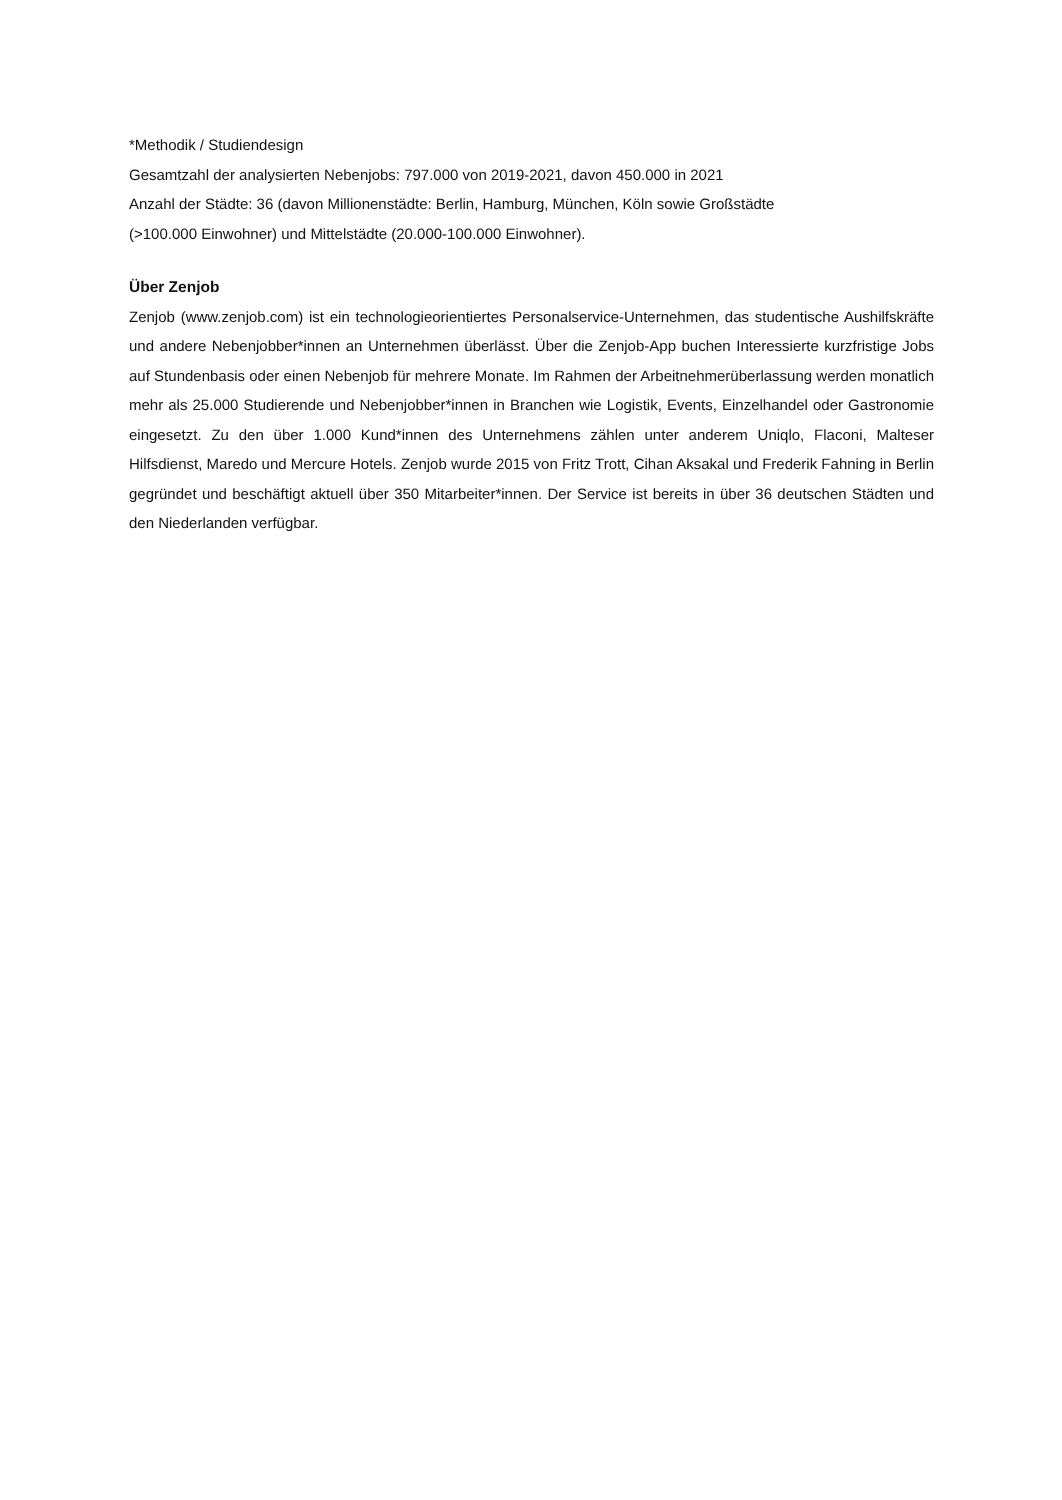*Methodik / Studiendesign
Gesamtzahl der analysierten Nebenjobs: 797.000 von 2019-2021, davon 450.000 in 2021
Anzahl der Städte: 36 (davon Millionenstädte: Berlin, Hamburg, München, Köln sowie Großstädte
(>100.000 Einwohner) und Mittelstädte (20.000-100.000 Einwohner).
Über Zenjob
Zenjob (www.zenjob.com) ist ein technologieorientiertes Personalservice-Unternehmen, das studentische Aushilfskräfte und andere Nebenjobber*innen an Unternehmen überlässt. Über die Zenjob-App buchen Interessierte kurzfristige Jobs auf Stundenbasis oder einen Nebenjob für mehrere Monate. Im Rahmen der Arbeitnehmerüberlassung werden monatlich mehr als 25.000 Studierende und Nebenjobber*innen in Branchen wie Logistik, Events, Einzelhandel oder Gastronomie eingesetzt. Zu den über 1.000 Kund*innen des Unternehmens zählen unter anderem Uniqlo, Flaconi, Malteser Hilfsdienst, Maredo und Mercure Hotels. Zenjob wurde 2015 von Fritz Trott, Cihan Aksakal und Frederik Fahning in Berlin gegründet und beschäftigt aktuell über 350 Mitarbeiter*innen. Der Service ist bereits in über 36 deutschen Städten und den Niederlanden verfügbar.